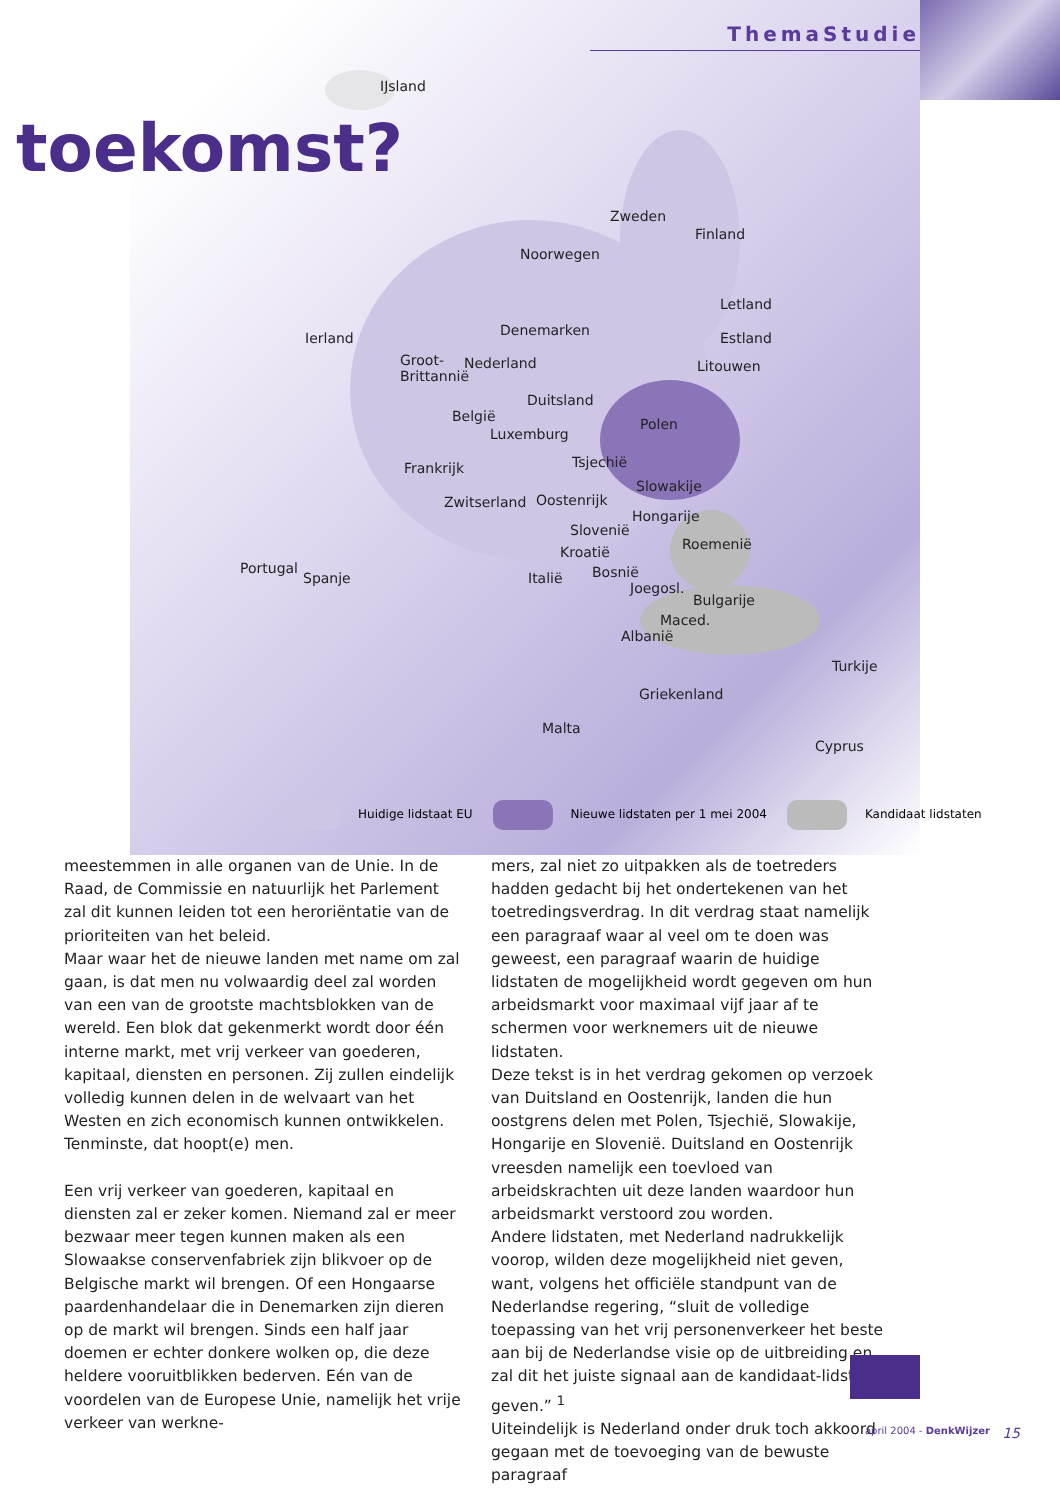ThemaStudie
toekomst?
IJsland
Zweden
Finland
Noorwegen
Letland
Estland Ierland Denemarken
Litouwen Groot-
Brittannië
Nederland
Duitsland
Polen België
Luxemburg
Frankrijk Tsjechië
Slowakije
Zwitserland Oostenrijk
Hongarije
Slovenië
Roemenië Kroatië
Portugal
Spanje Italië Bosnië
Joegosl.
Bulgarije
Maced.
Albanië
Turkije
Griekenland
Malta
Cyprus
Huidige lidstaat EU Nieuwe lidstaten per 1 mei 2004 Kandidaat lidstaten
meestemmen in alle organen van de Unie. In de Raad, de Commissie en natuurlijk het Parlement zal dit kunnen leiden tot een heroriëntatie van de prioriteiten van het beleid.
Maar waar het de nieuwe landen met name om zal gaan, is dat men nu volwaardig deel zal worden van een van de grootste machtsblokken van de wereld. Een blok dat gekenmerkt wordt door één interne markt, met vrij verkeer van goederen, kapitaal, diensten en personen. Zij zullen eindelijk volledig kunnen delen in de welvaart van het Westen en zich economisch kunnen ontwikkelen. Tenminste, dat hoopt(e) men.
Een vrij verkeer van goederen, kapitaal en diensten zal er zeker komen. Niemand zal er meer bezwaar meer tegen kunnen maken als een Slowaakse conservenfabriek zijn blikvoer op de Belgische markt wil brengen. Of een Hongaarse paardenhandelaar die in Denemarken zijn dieren op de markt wil brengen. Sinds een half jaar doemen er echter donkere wolken op, die deze heldere vooruitblikken bederven. Eén van de voordelen van de Europese Unie, namelijk het vrije verkeer van werkne-
mers, zal niet zo uitpakken als de toetreders hadden gedacht bij het ondertekenen van het toetredingsverdrag. In dit verdrag staat namelijk een paragraaf waar al veel om te doen was geweest, een paragraaf waarin de huidige lidstaten de mogelijkheid wordt gegeven om hun arbeidsmarkt voor maximaal vijf jaar af te schermen voor werknemers uit de nieuwe lidstaten.
Deze tekst is in het verdrag gekomen op verzoek van Duitsland en Oostenrijk, landen die hun oostgrens delen met Polen, Tsjechië, Slowakije, Hongarije en Slovenië. Duitsland en Oostenrijk vreesden namelijk een toevloed van arbeidskrachten uit deze landen waardoor hun arbeidsmarkt verstoord zou worden.
Andere lidstaten, met Nederland nadrukkelijk voorop, wilden deze mogelijkheid niet geven, want, volgens het officiële standpunt van de Nederlandse regering, “sluit de volledige toepassing van het vrij personenverkeer het beste aan bij de Nederlandse visie op de uitbreiding en zal dit het juiste signaal aan de kandidaat-lidstaten geven.” <sup>1</sup>
Uiteindelijk is Nederland onder druk toch akkoord gegaan met de toevoeging van de bewuste paragraaf
15 april 2004 - DenkWijzer